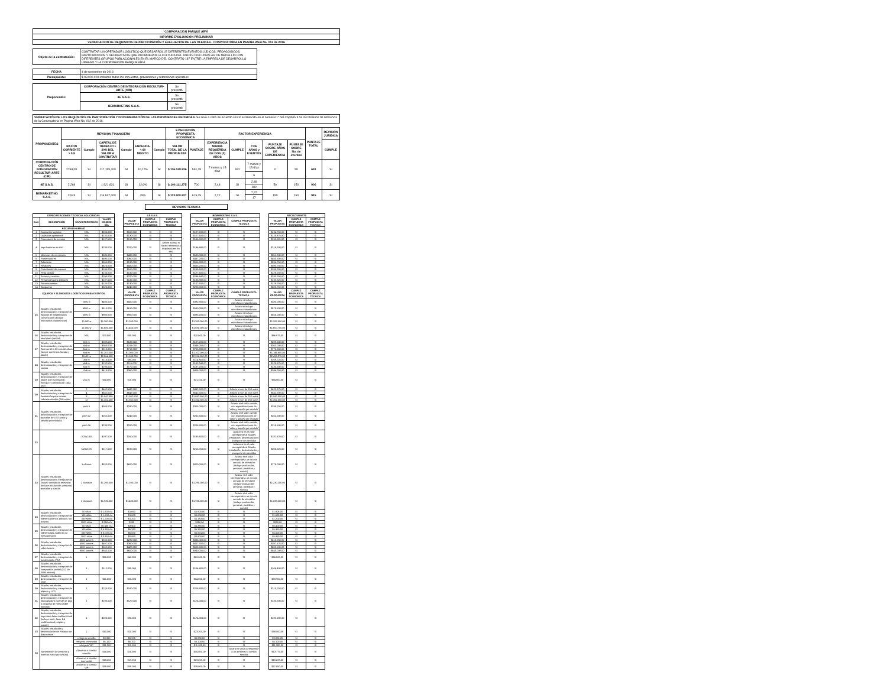| CORPORACION PARQUE ARVÍ |
| INFORME EVALUACIÓN PRELIMINAR |
| VERIFICACION DE REQUISITOS DE PARTICIPACIÓN Y EVALUACION DE LAS OFERTAS - CONVOCATORIA EN PAGINA WEB No. 012 de 2016 |
| Objeto de la contratación: | CONTRATAR UN OPERADOR LOGÍSTICO QUE DESARROLLE DIFERENTES EVENTOS LÚDICOS, PEDAGÓGICOS, PARTICIPATIVOS Y RECREATIVOS QUE PROMUEVAN LA CULTURA DEL JARDÍN CIRCUNVALAR DE MEDELLÍN CON DIFERENTES GRUPOS POBLACIONALES EN EL MARCO DEL CONTRATO 187 ENTRE LA EMPRESA DE DESARROLLO URBANO Y LA CORPORACIÓN PARQUE ARVÍ. |
| FECHA | 4 de noviembre de 2016 |
| Presupuesto: | $ 93.000.000 incluidos todos los impuestos, gravamenes y retenciones aplicables |
| Proponentes: | CORPORACIÓN CENTRO DE INTEGRACIÓN RECULTUR-ARTE (CIR) | Se presentó |
| | 4E S.A.S. | Se presentó |
| | BEMARKETING S.A.S. | Se presentó |
| VERIFICACIÓN DE LOS REQUISITOS DE PARTICIPACIÓN Y DOCUMENTACIÓN DE LAS PROPUESTAS RECIBIDAS: Se llevo a cabo de acuerdo con lo establecido en el numeral 1° del Capítulo II de los términos de referencia de la Convocatoria en Pagina Web No. 012 de 2016. |
| PROPONENTES | REVISIÓN FINANCIERA | | | | | | EVALUACION PROPUESTA ECONÓMICA | | FACTOR EXPERIENCIA | | | | | PUNTAJE TOTAL | REVISIÓN JURIDICA |
| --- | --- | --- | --- | --- | --- | --- | --- | --- | --- | --- | --- | --- | --- | --- | --- |
| | RAZON CORRIENTE > 0,9 | Cumple | CAPITAL DE TRABAJO > 20% DEL VALOR A CONTRATAR | Cumple | ENDEUDA.< 60 MIENTO | Cumple | VALOR TOTAL DE LA PROPUESTA | PUNTAJE | EXPERIENCIA MINIMA REQUERIDA DE DOS (2) AÑOS | CUMPLE | # DE AÑOS y EVENTOS | PUNTAJE SOBRE AÑOS DE EXPERIENCIA | PUNTAJE SOBRE No. de eventos | | CUMPLE |
| CORPORACIÓN CENTRO DE INTEGRACIÓN RECULTUR-ARTE (CIR) | 2758,09 | SI | 117,159,400 | SI | 10,17% | SI | $ 116.538.826 | 591,18 | 7 meses y 15 días | NO | 7 meses y 15 días | 0 | 50 | 641 | SI |
| | | | | | | | | | | | 6 | | | | |
| 4E S.A.S. | 2,269 | SI | 1.921.831 | SI | 12,6% | SI | $ 100.111.375 | 700 | 2,48 | SI | 2,48 | 50 | 150 | 900 | SI |
| | | | | | | | | | | | 180 | | | | |
| BEMARKETING S.A.S. | 3,943 | SI | 116,637,000 | SI | 45% | SI | $ 113.900.827 | 615,25 | 7,22 | SI | 7,22 | 150 | 150 | 915 | SI |
| | | | | | | | | | | | 17 | | | | |
| REVISION TECNICA |
| ESPECIFICACIONES TECNICAS SOLICITADAS | | | | | 4 E S.A.S. | | | | BEMARKETING S.A.S. | | | | RECULTURARTE | | |
| Cod. | DESCRIPCIÓN | CARACTERISTICAS | VALOR MÁXIMO DÍA | | VALOR PROPUESTA | CUMPLE PROPUESTA ECONOMICA | CUMPLE PROPUESTA TECNICA | | VALOR PROPUESTA | CUMPLE PROPUESTA ECONOMICA | CUMPLE PROPUESTA TECNICA | | VALOR PROPUESTA | CUMPLE PROPUESTA ECONOMICA | CUMPLE PROPUESTA TECNICA |
| RECURSO HUMANO | | | | | | | | | | | | | | | |
| 1 | Supervisor logístico | N/A | $205.000 | | $160.000 | SI | SI | | $197.200,00 | SI | SI | | $194.750,00 | SI | SI |
| 2 | Logísticos operativos | N/A | $132.500 | | $130.000 | SI | SI | | $127.600,00 | SI | SI | | $125.875,00 | SI | SI |
| 3 | Promotores de eventos | N/A | $137.500 | | $130.000 | SI | SI | | $136.880,00 | SI | SI | | $130.625,00 | SI | SI |
| 4 | Impulsadores en sitio | N/A | $230.000 | | $200.000 | SI | Deben aclarar si hacen referencia a Impulsadores en sitio | | $136.880,00 | SI | SI | | $218.500,00 | SI | SI |
| 5 | Maestros de ceremonia | N/A | $580.000 | | $480.000 | SI | SI | | $580.000,00 | SI | SI | | $551.000,00 | SI | SI |
| 6 | Presentadores | N/A | $490.000 | | $360.000 | SI | SI | | $487.200,00 | SI | SI | | $465.500,00 | SI | SI |
| 7 | Talleristas | N/A | $565.000 | | $130.000 | SI | SI | | $556.800,00 | SI | SI | | $536.750,00 | SI | SI |
| 8 | Relatores | N/A | $625.000 | | $450.000 | SI | SI | | $603.200,00 | SI | SI | | $593.750,00 | SI | SI |
| 9 | Coordinador de eventos | N/A | $195.000 | | $160.000 | SI | SI | | $185.600,00 | SI | SI | | $185.250,00 | SI | SI |
| 10 | Pinta caritas | N/A | $135.000 | | $130.000 | SI | SI | | $127.600,00 | SI | SI | | $128.250,00 | SI | SI |
| 11 | Actores y actrices | N/A | $295.000 | | $220.000 | SI | SI | | $294.640,00 | SI | SI | | $280.250,00 | SI | SI |
| 12 | Personajes para disfraces | N/A | $137.500 | | $135.000 | SI | SI | | $136.880,00 | SI | SI | | $130.625,00 | SI | SI |
| 13 | Recreacionistas | N/A | $135.000 | | $130.000 | SI | SI | | $127.600,00 | SI | SI | | $128.250,00 | SI | SI |
| 14 | Zanqueros | N/A | $325.000 | | $240.000 | SI | SI | | $290.000,00 | SI | SI | | $308.750,00 | SI | SI |
| EQUIPOS Y ELEMENTOS LOGÍSTICOS PARA EVENTOS | | | | | VALOR PROPUESTA | CUMPLE PROPUESTA ECONOMICA | CUMPLE PROPUESTA TECNICA | | VALOR PROPUESTA | CUMPLE PROPUESTA ECONOMICA | CUMPLE PROPUESTA TECNICA | | VALOR PROPUESTA | CUMPLE PROPUESTA ECONOMICA | CUMPLE PROPUESTA TECNICA |
| 15 | Alquiler, instalación, desinstalación y transporte de equipos de amplificación convencional (incluye micrófonos inalámbricos) | 2000 w | $400.000 | | $400.000 | SI | SI | | $382.800,00 | SI | Aclarar si incluye microfonos inalambricos | | $380.000,00 | SI | SI |
| | | 4000 w | $610.000 | | $610.000 | SI | SI | | $580.000,00 | SI | Aclarar si incluye microfonos inalambricos | | $579.500,00 | SI | SI |
| | | 6000 w | $900.000 | | $900.000 | SI | SI | | $893.200,00 | SI | Aclarar si incluye microfonos inalambricos | | $855.000,00 | SI | SI |
| | | 10.000 w | $1.350.000 | | $1.200.000 | SI | SI | | $1.350.000,00 | SI | Aclarar si incluye microfonos inalambricos | | $1.282.500,00 | SI | SI |
| | | 15.000 w | $1.685.000 | | $1.450.000 | SI | SI | | $1.685.000,00 | SI | Aclarar si incluye microfonos inalambricos | | $1.600.750,00 | SI | SI |
| 16 | Alquiler, instalación, desinstalación y transporte de micrófono (unidad) | N/A | $70.500 | | $55.000 | SI | SI | | $70.500,00 | SI | SI | | $66.975,00 | SI | SI |
| 17 | Alquiler, instalación, desinstalación y transporte de Tarimas 60 a 80 cms de altura (simple con letera forrada y faldón) | 3x2 m | $209.500 | | $180.000 | SI | SI | | $197.200,00 | SI | SI | | $209.500,00 | SI | SI |
| | | 4x4 m | $363.000 | | $316.000 | SI | SI | | $348.000,00 | SI | SI | | $363.000,00 | SI | SI |
| | | 6x6 m | $813.000 | | $712.000 | SI | SI | | $788.800,00 | SI | SI | | $772.350,00 | SI | SI |
| | | 6x8 m | $1.207.000 | | $1.080.000 | SI | SI | | $1.102.000,00 | SI | SI | | $1.146.650,00 | SI | SI |
| | | 12x12 m | $2.564.500 | | $1.800.000 | SI | SI | | $2.256.800,00 | SI | SI | | $2.436.275,00 | SI | SI |
| 18 | Alquiler, instalación, desinstalación y transporte de carpas | 3x3 m | $115.500 | | $90.000 | SI | SI | | $114.840,00 | SI | SI | | $109.725,00 | SI | SI |
| | | 4x4 m | $132.500 | | $115.000 | SI | SI | | $132.240,00 | SI | SI | | $125.875,00 | SI | SI |
| | | 6x6 m | $190.000 | | $170.000 | SI | SI | | $187.200,00 | SI | SI | | $180.500,00 | SI | SI |
| | | 12x6 m | $415.000 | | $360.000 | SI | SI | | $406.000,00 | SI | SI | | $394.250,00 | SI | SI |
| 19 | Alquiler, instalación, desinstalación y transporte de toldos (con iluminación, energía y conexión por cada uno) | 2x1 m | $34.000 | | $18.000 | SI | SI | | $31.320,00 | SI | SI | | $34.000,00 | SI | SI |
| 20 | Alquiler, instalación, desinstalación y transporte de iluminación para tarimas cabezas móviles (250 watts) | 2 | $442.500 | | $442.500 | SI | SI | | $442.500,00 | SI | Aclarar si son de 250 watts | | $420.375,00 | SI | SI |
| | | 4 | $642.500 | | $642.500 | SI | SI | | $642.500,00 | SI | Aclarar si son de 250 watts | | $642.500,00 | SI | SI |
| | | 8 | $1.042.500 | | $1.042.500 | SI | SI | | $1.042.500,00 | SI | Aclarar si son de 250 watts | | $1.042.500,00 | SI | SI |
| | | 12 | $1.362.500 | | $1.362.500 | SI | SI | | $1.362.500,00 | SI | Aclarar si son de 250 watts | | $1.362.500,00 | SI | SI |
| 21 | Alquiler, instalación, desinstalación y transporte de pantallas de LED (valor y tamaño por modulo) | pitch 6 | $305.000 | | $280.000 | SI | SI | | $305.000,00 | SI | Aclarar si el valor cumple con especificaciones de "valor y tamaño por modulo" | | $289.750,00 | SI | SI |
| | | pitch 12 | $262.500 | | $240.000 | SI | SI | | $262.500,00 | SI | Aclarar si el valor cumple con especificaciones de "valor y tamaño por modulo" | | $262.500,00 | SI | SI |
| | | pitch 16 | $230.000 | | $200.000 | SI | SI | | $208.800,00 | SI | Aclarar si el valor cumple con especificaciones de "valor y tamaño por modulo" | | $218.500,00 | SI | SI |
| 22 | | 3.25x2.40 | $197.500 | | $160.000 | SI | SI | | $185.600,00 | SI | Aclarar si es el valor corresponde al Alquiler, instalación, desinstalación y transporte de pantallas | | $187.625,00 | SI | SI |
| | | 6.20x3.75 | $217.500 | | $190.000 | SI | SI | | $215.760,00 | SI | Aclarar si es el valor corresponde al Alquiler, instalación, desinstalación y transporte de pantallas | | $206.625,00 | SI | SI |
| 23 | Alquiler, instalación, desinstalación y transporte de circuito cerrado de televisión (incluye producción, personal, pantallas y sonido) | 1 cámara | $820.000 | | $600.000 | SI | SI | | $820.000,00 | SI | Aclarar si el valor corresponde a un circuito cerrado de televisión (incluye producción, personal, pantallas y sonido) | | $779.000,00 | SI | SI |
| | | 2 cámaras | $1.295.000 | | $1.100.000 | SI | SI | | $1.295.000,00 | SI | Aclarar si el valor corresponde a un circuito cerrado de televisión (incluye producción, personal, pantallas y sonido) | | $1.230.250,00 | SI | SI |
| | | 3 cámaras | $1.935.000 | | $1.400.000 | SI | SI | | $1.935.000,00 | SI | Aclarar si el valor corresponde a un circuito cerrado de televisión (incluye producción, personal, pantallas y sonido) | | $1.838.250,00 | SI | SI |
| 24 | Alquiler, instalación, desinstalación y transporte de silletería (blanca, plástica, sin brazos) | 50 sillas | $ 1.900 c/u | | $1.650 | SI | SI | | $1.900,00 | SI | SI | | $1.805,00 | SI | SI |
| | | 100 sillas | $ 1.600 c/u | | $1.600 | SI | SI | | $1.508,00 | SI | SI | | $1.520,00 | SI | SI |
| | | 500 sillas | $ 1.200 c/u | | $1.200 | SI | SI | | $1.183,00 | SI | SI | | $1.200,00 | SI | SI |
| | | 1000 sillas | $ 950 c/u | | $950 | SI | SI | | $950,00 | SI | SI | | $950,00 | SI | SI |
| 25 | Alquiler, instalación, desinstalación y transporte de silletería tipo auditorio y/o mesa principal | 50 sillas | $6.400 c/u | | $3.400 | SI | SI | | $6.380,00 | SI | SI | | $6.400,00 | SI | SI |
| | | 100 sillas | $ 6.350 c/u | | $6.350 | SI | SI | | $6.350,00 | SI | SI | | $6.350,00 | SI | SI |
| | | 500 sillas | $ 6.000 c/u | | $6.000 | SI | SI | | $5.974,00 | SI | SI | | $6.000,00 | SI | SI |
| | | 1000 sillas | $ 5.850 c/u | | $5.850 | SI | SI | | $5.800,00 | SI | SI | | $5.850,00 | SI | SI |
| 26 | Alquiler, instalación, desinstalación y transporte de video beams | 3000 lumens | $335.000 | | $280.000 | SI | SI | | $335.000,00 | SI | SI | | $318.250,00 | SI | SI |
| | | 4000 lumens | $407.500 | | $360.000 | SI | SI | | $407.500,00 | SI | SI | | $387.125,00 | SI | SI |
| | | 5000 lumens | $502.500 | | $420.000 | SI | SI | | $502.500,00 | SI | SI | | $502.500,00 | SI | SI |
| | | 9000 lumens | $840.000 | | $600.000 | SI | SI | | $840.000,00 | SI | SI | | $840.000,00 | SI | SI |
| 27 | Alquiler, instalación, desinstalación y transporte de amplificación VGA | 1 | $66.000 | | $40.000 | SI | SI | | $63.800,00 | SI | SI | | $66.000,00 | SI | SI |
| 28 | Alquiler, instalación, desinstalación y transporte de computador portátil (512 de RAM mínimo) | 1 | $112.000 | | $85.000 | SI | SI | | $104.400,00 | SI | SI | | $106.400,00 | SI | SI |
| 29 | Alquiler, instalación, desinstalación y transporte de DVD | 1 | $41.000 | | $25.000 | SI | SI | | $34.800,00 | SI | SI | | $38.950,00 | SI | SI |
| 30 | Alquiler, instalación, desinstalación y transporte de plasma y LCD | 1 | $225.000 | | $180.000 | SI | SI | | $208.800,00 | SI | SI | | $213.750,00 | SI | SI |
| 31 | Alquiler, instalación, desinstalación y transporte de fotocopiadora (grande de piso o pequeña de mesa doble bandeja) | 1 | $190.000 | | $120.000 | SI | SI | | $174.000,00 | SI | SI | | $180.500,00 | SI | SI |
| 32 | Alquiler, instalación, desinstalación y transporte de impresora laser multifuncional (incluye toner, laser led multifuncional, copias y scaner) | 1 | $200.000 | | $90.000 | SI | SI | | $174.000,00 | SI | SI | | $190.000,00 | SI | SI |
| 33 | Alquiler, instalación y desinstalación de Pasador de diapositivas | 1 | $40.000 | | $25.000 | SI | SI | | $23.200,00 | SI | SI | | $38.000,00 | SI | SI |
| 34 | Alimentación de personal y eventos (valor por unidad) | refrigerio sencillo | $3.900 | | $3.900 | SI | SI | | $3.900,00 | SI | SI | | $3.900,00 | SI | SI |
| | | refrigerio intermedio | $6.100 | | $6.100 | SI | SI | | $6.100,00 | SI | SI | | $6.100,00 | SI | SI |
| | | refrigerio VIP | $11.900 | | $11.900 | SI | SI | | $11.900,00 | SI | SI | | $11.900,00 | SI | SI |
| | | Almuerzo o comida sencilla | $14.500 | | $14.500 | SI | SI | | $14.500,00 | SI | Aclarar si valor corresponde a un almuerzo o comida sencilla | | $13.775,00 | SI | SI |
| | | almuerzo o comida intermedia | $19.250 | | $19.250 | SI | SI | | $19.250,00 | SI | SI | | $18.288,00 | SI | SI |
| | | almuerzo o comida VIP | $39.000 | | $39.000 | SI | SI | | $39.000,00 | SI | SI | | $37.050,00 | SI | SI |